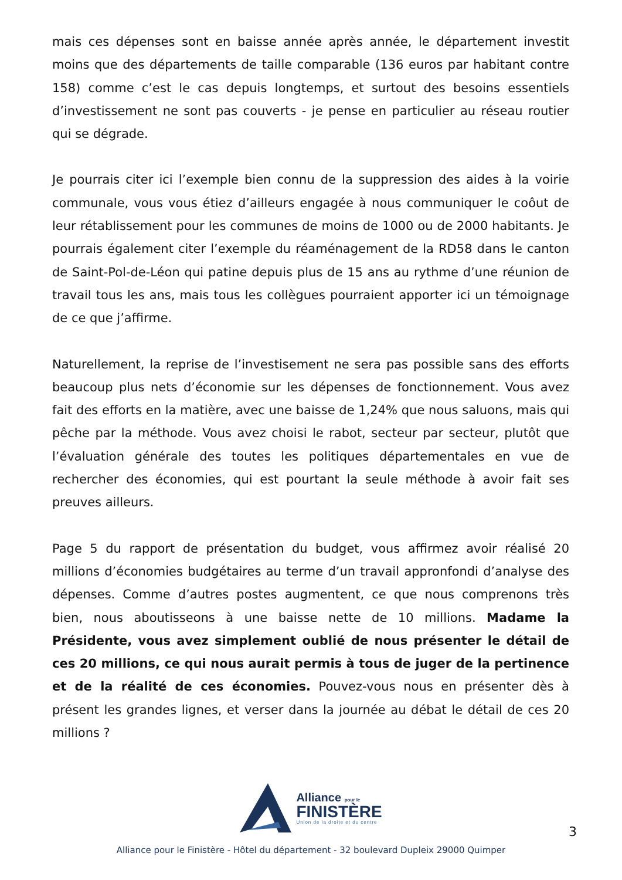mais ces dépenses sont en baisse année après année, le département investit moins que des départements de taille comparable (136 euros par habitant contre 158) comme c’est le cas depuis longtemps, et surtout des besoins essentiels d’investissement ne sont pas couverts - je pense en particulier au réseau routier qui se dégrade.
Je pourrais citer ici l’exemple bien connu de la suppression des aides à la voirie communale, vous vous étiez d’ailleurs engagée à nous communiquer le coôut de leur rétablissement pour les communes de moins de 1000 ou de 2000 habitants. Je pourrais également citer l’exemple du réaménagement de la RD58 dans le canton de Saint-Pol-de-Léon qui patine depuis plus de 15 ans au rythme d’une réunion de travail tous les ans, mais tous les collègues pourraient apporter ici un témoignage de ce que j’affirme.
Naturellement, la reprise de l’investisement ne sera pas possible sans des efforts beaucoup plus nets d’économie sur les dépenses de fonctionnement. Vous avez fait des efforts en la matière, avec une baisse de 1,24% que nous saluons, mais qui pêche par la méthode. Vous avez choisi le rabot, secteur par secteur, plutôt que l’évaluation générale des toutes les politiques départementales en vue de rechercher des économies, qui est pourtant la seule méthode à avoir fait ses preuves ailleurs.
Page 5 du rapport de présentation du budget, vous affirmez avoir réalisé 20 millions d’économies budgétaires au terme d’un travail appronfondi d’analyse des dépenses. Comme d’autres postes augmentent, ce que nous comprenons très bien, nous aboutisseons à une baisse nette de 10 millions. Madame la Présidente, vous avez simplement oublié de nous présenter le détail de ces 20 millions, ce qui nous aurait permis à tous de juger de la pertinence et de la réalité de ces économies. Pouvez-vous nous en présenter dès à présent les grandes lignes, et verser dans la journée au débat le détail de ces 20 millions ?
Alliance pour le
FINISTÈRE
Union de la droite et du centre
3
Alliance pour le Finistère - Hôtel du département - 32 boulevard Dupleix 29000 Quimper